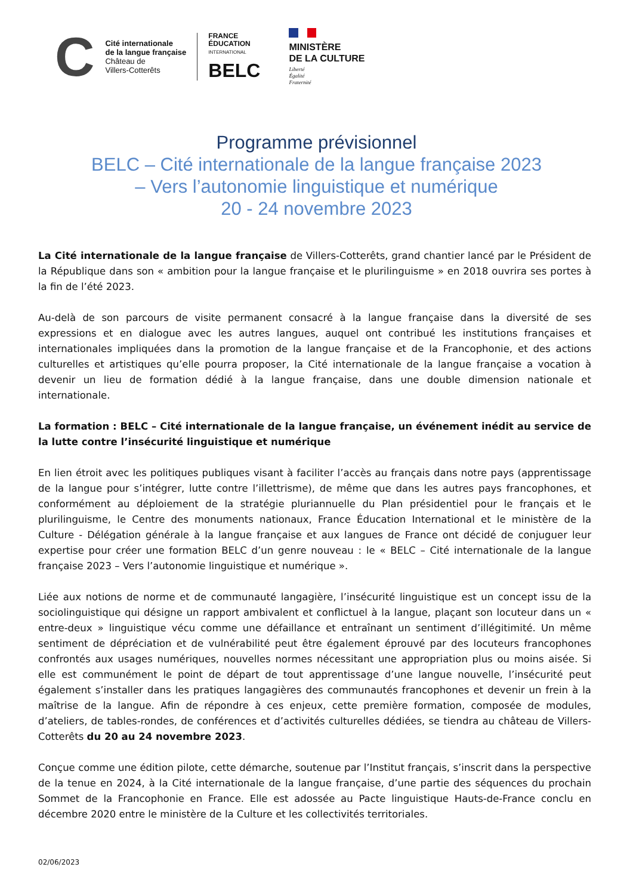C
Cité internationale
de la langue française
Château de
Villers-Cotterêts
FRANCE
ÉDUCATION
INTERNATIONAL
BELC
MINISTÈRE
DE LA CULTURE
Liberté
Égalité
Fraternité
Programme prévisionnel
BELC – Cité internationale de la langue française 2023
– Vers l’autonomie linguistique et numérique
20 - 24 novembre 2023
La Cité internationale de la langue française de Villers-Cotterêts, grand chantier lancé par le Président de la République dans son « ambition pour la langue française et le plurilinguisme » en 2018 ouvrira ses portes à la fin de l’été 2023.
Au-delà de son parcours de visite permanent consacré à la langue française dans la diversité de ses expressions et en dialogue avec les autres langues, auquel ont contribué les institutions françaises et internationales impliquées dans la promotion de la langue française et de la Francophonie, et des actions culturelles et artistiques qu’elle pourra proposer, la Cité internationale de la langue française a vocation à devenir un lieu de formation dédié à la langue française, dans une double dimension nationale et internationale.
La formation : BELC – Cité internationale de la langue française, un événement inédit au service de la lutte contre l’insécurité linguistique et numérique
En lien étroit avec les politiques publiques visant à faciliter l’accès au français dans notre pays (apprentissage de la langue pour s’intégrer, lutte contre l’illettrisme), de même que dans les autres pays francophones, et conformément au déploiement de la stratégie pluriannuelle du Plan présidentiel pour le français et le plurilinguisme, le Centre des monuments nationaux, France Éducation International et le ministère de la Culture - Délégation générale à la langue française et aux langues de France ont décidé de conjuguer leur expertise pour créer une formation BELC d’un genre nouveau : le « BELC – Cité internationale de la langue française 2023 – Vers l’autonomie linguistique et numérique ».
Liée aux notions de norme et de communauté langagière, l’insécurité linguistique est un concept issu de la sociolinguistique qui désigne un rapport ambivalent et conflictuel à la langue, plaçant son locuteur dans un « entre-deux » linguistique vécu comme une défaillance et entraînant un sentiment d’illégitimité. Un même sentiment de dépréciation et de vulnérabilité peut être également éprouvé par des locuteurs francophones confrontés aux usages numériques, nouvelles normes nécessitant une appropriation plus ou moins aisée. Si elle est communément le point de départ de tout apprentissage d’une langue nouvelle, l’insécurité peut également s’installer dans les pratiques langagières des communautés francophones et devenir un frein à la maîtrise de la langue. Afin de répondre à ces enjeux, cette première formation, composée de modules, d’ateliers, de tables-rondes, de conférences et d’activités culturelles dédiées, se tiendra au château de Villers-Cotterêts du 20 au 24 novembre 2023.
Conçue comme une édition pilote, cette démarche, soutenue par l’Institut français, s’inscrit dans la perspective de la tenue en 2024, à la Cité internationale de la langue française, d’une partie des séquences du prochain Sommet de la Francophonie en France. Elle est adossée au Pacte linguistique Hauts-de-France conclu en décembre 2020 entre le ministère de la Culture et les collectivités territoriales.
02/06/2023